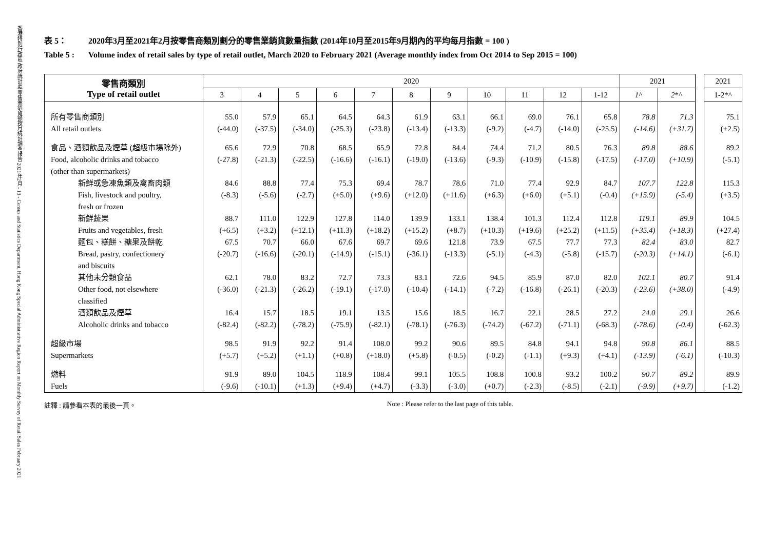香港特別行政區 政府統計處 零售業銷貨額按月統計調查報告 2021年2月 - 13 - Census and Statistics Department, Hong Kong Special Administrative Region Report on Monthly Survey of Retail Sales February 2021
表 5： 2020年3月至2021年2月按零售商類別劃分的零售業銷貨數量指數 (2014年10月至2015年9月期內的平均每月指數 = 100 )
Table 5 : Volume index of retail sales by type of retail outlet, March 2020 to February 2021 (Average monthly index from Oct 2014 to Sep 2015 = 100)
| 零售商類別 Type of retail outlet | 2020 | | | | | | | | | | | 2021 | | | 2021 |
| --- | --- | --- | --- | --- | --- | --- | --- | --- | --- | --- | --- | --- | --- | --- | --- |
| | 3 | 4 | 5 | 6 | 7 | 8 | 9 | 10 | 11 | 12 | 1-12 | 1 ^ | 2 *^ | | 1-2*^ |
| 所有零售商類別 All retail outlets | 55.0 (-44.0) | 57.9 (-37.5) | 65.1 (-34.0) | 64.5 (-25.3) | 64.3 (-23.8) | 61.9 (-13.4) | 63.1 (-13.3) | 66.1 (-9.2) | 69.0 (-4.7) | 76.1 (-14.0) | 65.8 (-25.5) | 78.8 (-14.6) | 71.3 (+31.7) | | 75.1 (+2.5) |
| 食品、酒類飲品及煙草 (超級市場除外) Food, alcoholic drinks and tobacco (other than supermarkets) | 65.6 (-27.8) | 72.9 (-21.3) | 70.8 (-22.5) | 68.5 (-16.6) | 65.9 (-16.1) | 72.8 (-19.0) | 84.4 (-13.6) | 74.4 (-9.3) | 71.2 (-10.9) | 80.5 (-15.8) | 76.3 (-17.5) | 89.8 (-17.0) | 88.6 (+10.9) | | 89.2 (-5.1) |
| 新鮮或急凍魚類及禽畜肉類 Fish, livestock and poultry, fresh or frozen | 84.6 (-8.3) | 88.8 (-5.6) | 77.4 (-2.7) | 75.3 (+5.0) | 69.4 (+9.6) | 78.7 (+12.0) | 78.6 (+11.6) | 71.0 (+6.3) | 77.4 (+6.0) | 92.9 (+5.1) | 84.7 (-0.4) | 107.7 (+15.9) | 122.8 (-5.4) | | 115.3 (+3.5) |
| 新鮮蔬果 Fruits and vegetables, fresh | 88.7 (+6.5) | 111.0 (+3.2) | 122.9 (+12.1) | 127.8 (+11.3) | 114.0 (+18.2) | 139.9 (+15.2) | 133.1 (+8.7) | 138.4 (+10.3) | 101.3 (+19.6) | 112.4 (+25.2) | 112.8 (+11.5) | 119.1 (+35.4) | 89.9 (+18.3) | | 104.5 (+27.4) |
| 麵包、糕餅、糖果及餅乾 Bread, pastry, confectionery and biscuits | 67.5 (-20.7) | 70.7 (-16.6) | 66.0 (-20.1) | 67.6 (-14.9) | 69.7 (-15.1) | 69.6 (-36.1) | 121.8 (-13.3) | 73.9 (-5.1) | 67.5 (-4.3) | 77.7 (-5.8) | 77.3 (-15.7) | 82.4 (-20.3) | 83.0 (+14.1) | | 82.7 (-6.1) |
| 其他未分類食品 Other food, not elsewhere classified | 62.1 (-36.0) | 78.0 (-21.3) | 83.2 (-26.2) | 72.7 (-19.1) | 73.3 (-17.0) | 83.1 (-10.4) | 72.6 (-14.1) | 94.5 (-7.2) | 85.9 (-16.8) | 87.0 (-26.1) | 82.0 (-20.3) | 102.1 (-23.6) | 80.7 (+38.0) | | 91.4 (-4.9) |
| 酒類飲品及煙草 Alcoholic drinks and tobacco | 16.4 (-82.4) | 15.7 (-82.2) | 18.5 (-78.2) | 19.1 (-75.9) | 13.5 (-82.1) | 15.6 (-78.1) | 18.5 (-76.3) | 16.7 (-74.2) | 22.1 (-67.2) | 28.5 (-71.1) | 27.2 (-68.3) | 24.0 (-78.6) | 29.1 (-0.4) | | 26.6 (-62.3) |
| 超級市場 Supermarkets | 98.5 (+5.7) | 91.9 (+5.2) | 92.2 (+1.1) | 91.4 (+0.8) | 108.0 (+18.0) | 99.2 (+5.8) | 90.6 (-0.5) | 89.5 (-0.2) | 84.8 (-1.1) | 94.1 (+9.3) | 94.8 (+4.1) | 90.8 (-13.9) | 86.1 (-6.1) | | 88.5 (-10.3) |
| 燃料 Fuels | 91.9 (-9.6) | 89.0 (-10.1) | 104.5 (+1.3) | 118.9 (+9.4) | 108.4 (+4.7) | 99.1 (-3.3) | 105.5 (-3.0) | 108.8 (+0.7) | 100.8 (-2.3) | 93.2 (-8.5) | 100.2 (-2.1) | 90.7 (-9.9) | 89.2 (+9.7) | | 89.9 (-1.2) |
註釋 : 請參看本表的最後一頁。 Note : Please refer to the last page of this table.